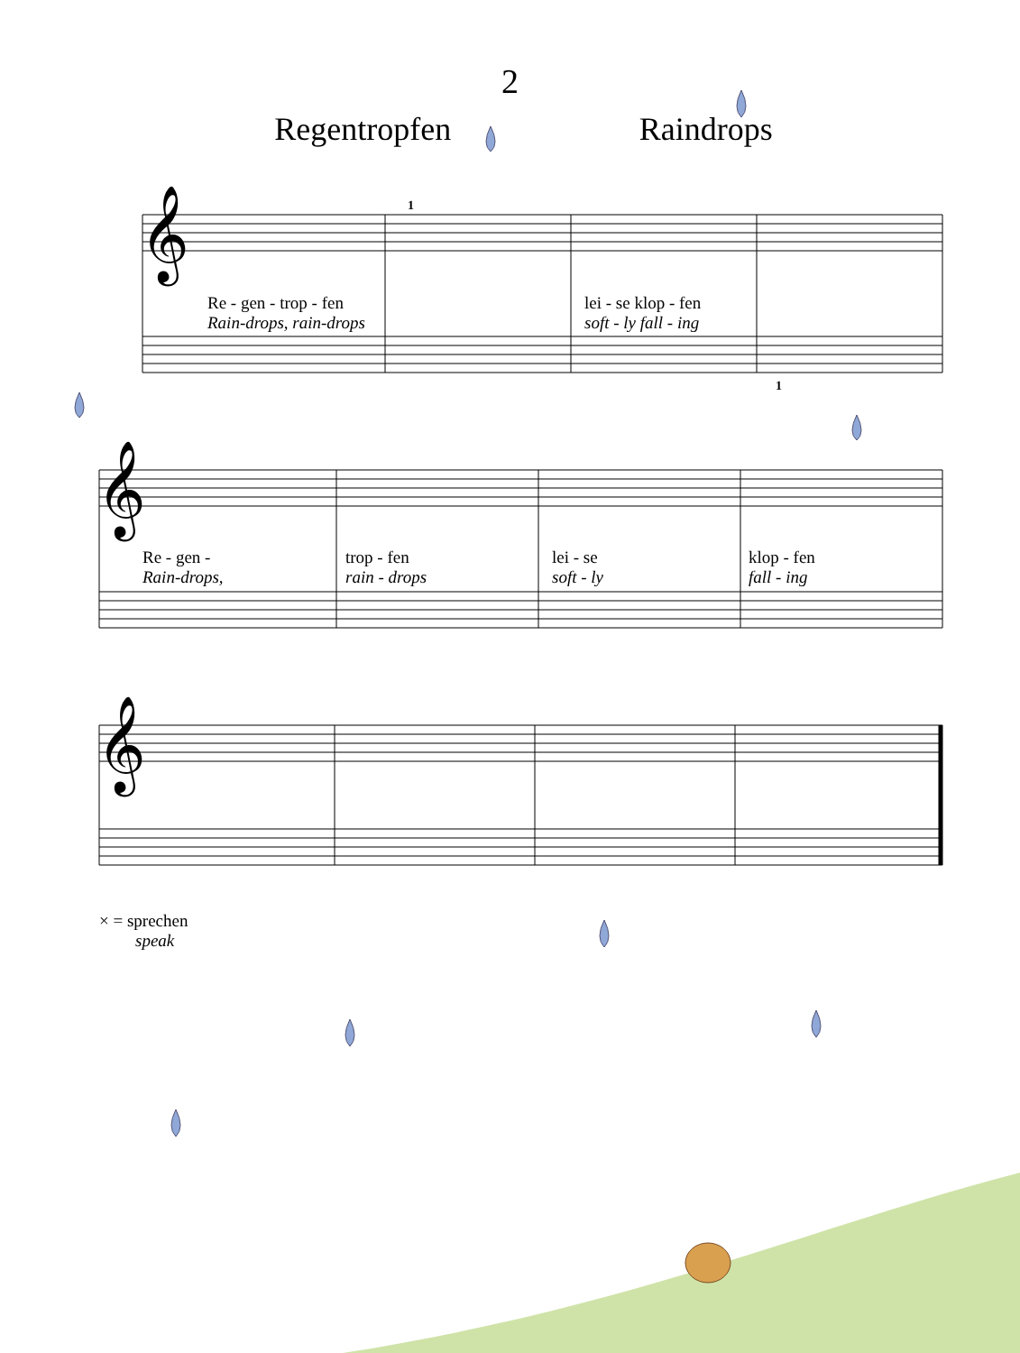2
Regentropfen Raindrops
𝄞
𝄞
𝄞
Re - gen - trop - fen
Rain-drops, rain-drops
lei - se klop - fen
soft - ly fall - ing
1
1
Re - gen -
Rain-drops,
trop - fen
rain - drops
lei - se
soft - ly
klop - fen
fall - ing
× = sprechen
speak